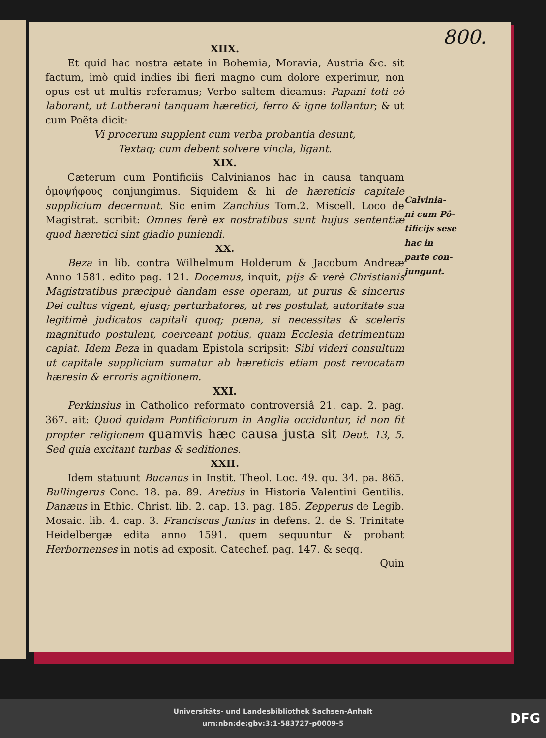800.
XIIX.
Et quid hac nostra ætate in Bohemia, Moravia, Austria &c. sit factum, imò quid indies ibi fieri magno cum dolore experimur, non opus est ut multis referamus; Verbo saltem dicamus: Papani toti eò laborant, ut Lutherani tanquam hæretici, ferro & igne tollantur; & ut cum Poëta dicit:
Vi procerum supplent cum verba probantia desunt,
Textaq; cum debent solvere vincla, ligant.
XIX.
Cæterum cum Pontificiis Calvinianos hac in causa tanquam ὁμοψήφους conjungimus. Siquidem & hi de hæreticis capitale supplicium decernunt. Sic enim Zanchius Tom.2. Miscell. Loco de Magistrat. scribit: Omnes ferè ex nostratibus sunt hujus sententiæ quod hæretici sint gladio puniendi.
XX.
Beza in lib. contra Wilhelmum Holderum & Jacobum Andreæ Anno 1581. edito pag. 121. Docemus, inquit, pijs & verè Christianis Magistratibus præcipuè dandam esse operam, ut purus & sincerus Dei cultus vigent, ejusq; perturbatores, ut res postulat, autoritate sua legitimè judicatos capitali quoq; pœna, si necessitas & sceleris magnitudo postulent, coerceant potius, quam Ecclesia detrimentum capiat. Idem Beza in quadam Epistola scripsit: Sibi videri consultum ut capitale supplicium sumatur ab hæreticis etiam post revocatam hæresin & erroris agnitionem.
XXI.
Perkinsius in Catholico reformato controversiâ 21. cap. 2. pag. 367. ait: Quod quidam Pontificiorum in Anglia occiduntur, id non fit propter religionem quamvis hæc causa justa sit Deut. 13, 5. Sed quia excitant turbas & seditiones.
XXII.
Idem statuunt Bucanus in Instit. Theol. Loc. 49. qu. 34. pa. 865. Bullingerus Conc. 18. pa. 89. Aretius in Historia Valentini Gentilis. Danæus in Ethic. Christ. lib. 2. cap. 13. pag. 185. Zepperus de Legib. Mosaic. lib. 4. cap. 3. Franciscus Junius in defens. 2. de S. Trinitate Heidelbergæ edita anno 1591. quem sequuntur & probant Herbornenses in notis ad exposit. Catechef. pag. 147. & seqq.
Quin
Calvinia-
ni cum Pô-
tificijs sese
hac in
parte con-
jungunt.
Universitäts- und Landesbibliothek Sachsen-Anhalt
urn:nbn:de:gbv:3:1-583727-p0009-5
DFG